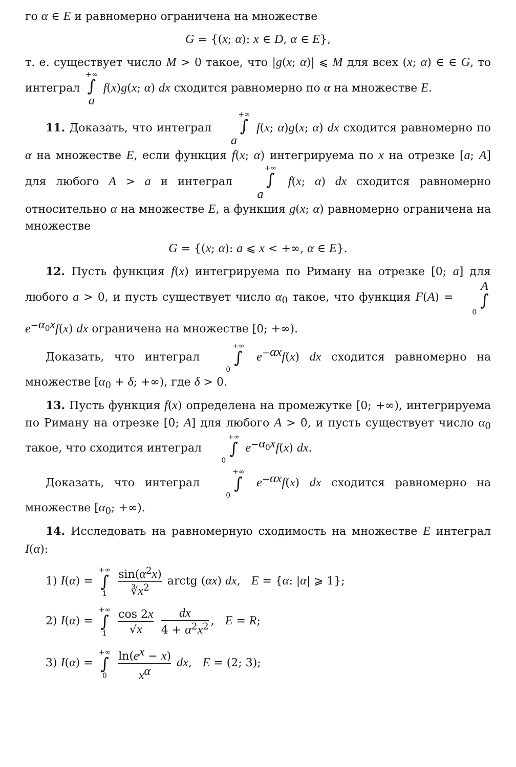го α ∈ E и равномерно ограничена на множестве
G = {(x; α): x ∈ D, α ∈ E},
т. е. существует число M > 0 такое, что |g(x; α)| ⩽ M для всех (x; α) ∈ ∈ G, то интеграл +∞ ∫ a f(x)g(x; α) dx сходится равномерно по α на множестве E.
11. Доказать, что интеграл +∞ ∫ a f(x; α)g(x; α) dx сходится равномерно по α на множестве E, если функция f(x; α) интегрируема по x на отрезке [a; A] для любого A > a и интеграл +∞ ∫ a f(x; α) dx сходится равномерно относительно α на множестве E, а функция g(x; α) равномерно ограничена на множестве
G = {(x; α): a ⩽ x < +∞, α ∈ E}.
12. Пусть функция f(x) интегрируема по Риману на отрезке [0; a] для любого a > 0, и пусть существует число α<sub>0</sub> такое, что функция F(A) = A ∫ 0 e<sup>−α<sub>0</sub>x</sup>f(x) dx ограничена на множестве [0; +∞).
Доказать, что интеграл +∞ ∫ 0 e<sup>−αx</sup>f(x) dx сходится равномерно на множестве [α<sub>0</sub> + δ; +∞), где δ > 0.
13. Пусть функция f(x) определена на промежутке [0; +∞), интегрируема по Риману на отрезке [0; A] для любого A > 0, и пусть существует число α<sub>0</sub> такое, что сходится интеграл +∞ ∫ 0 e<sup>−α<sub>0</sub>x</sup>f(x) dx.
Доказать, что интеграл +∞ ∫ 0 e<sup>−αx</sup>f(x) dx сходится равномерно на множестве [α<sub>0</sub>; +∞).
14. Исследовать на равномерную сходимость на множестве E интеграл I(α):
1) I(α) = +∞ ∫ 1 sin(α<sup>2</sup>x) ∛x<sup>2</sup> arctg (αx) dx, E = {α: |α| ⩾ 1};
2) I(α) = +∞ ∫ 1 cos 2x √x dx 4 + α<sup>2</sup>x<sup>2</sup>, E = R;
3) I(α) = +∞ ∫ 0 ln(e<sup>x</sup> − x) x<sup>α</sup> dx, E = (2; 3);